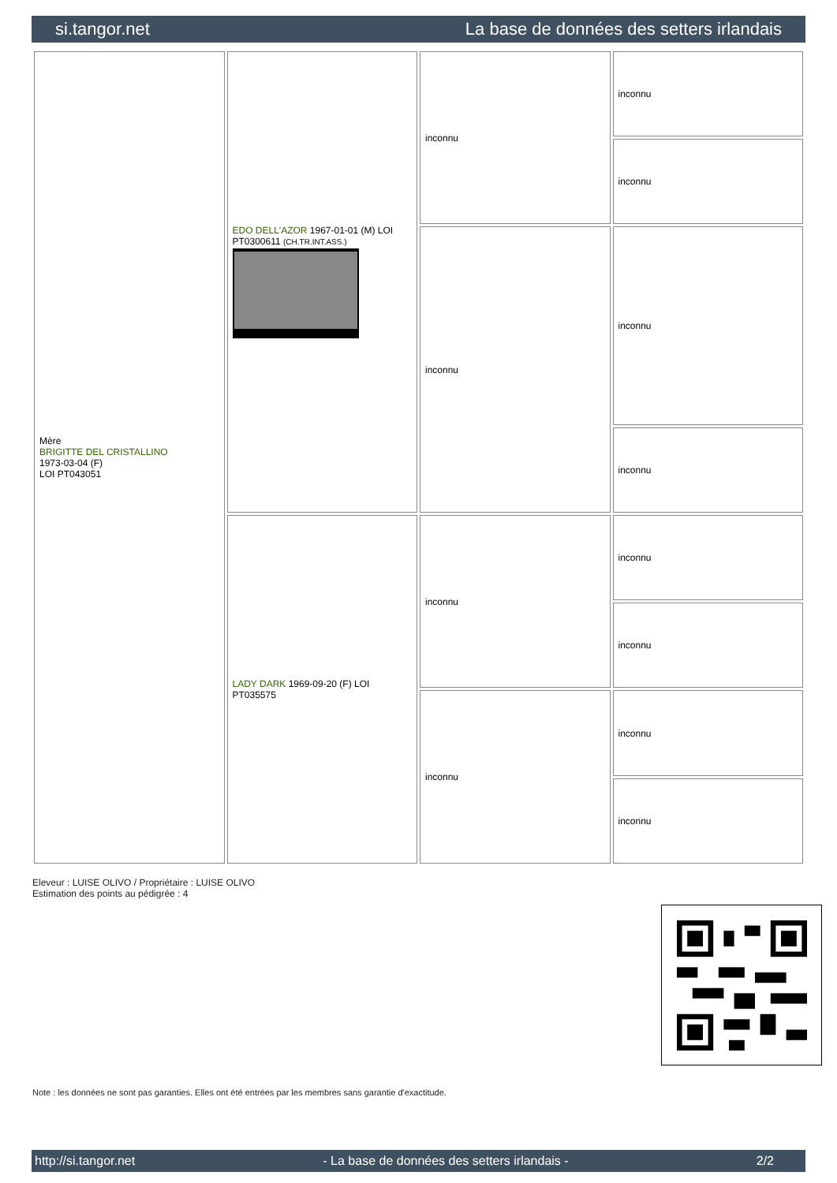si.tangor.net La base de données des setters irlandais
| Mère BRIGITTE DEL CRISTALLINO 1973-03-04 (F) LOI PT043051 | EDO DELL'AZOR 1967-01-01 (M) LOI PT0300611 (CH.TR.INT.ASS.) | inconnu | inconnu |
| | | | inconnu |
| | | inconnu | inconnu |
| | | | inconnu |
| | LADY DARK 1969-09-20 (F) LOI PT035575 | inconnu | inconnu |
| | | | inconnu |
| | | inconnu | inconnu |
| | | | inconnu |
Eleveur : LUISE OLIVO / Propriétaire : LUISE OLIVO
Estimation des points au pédigrée : 4
Note : les données ne sont pas garanties. Elles ont été entrées par les membres sans garantie d'exactitude.
http://si.tangor.net - La base de données des setters irlandais - 2/2